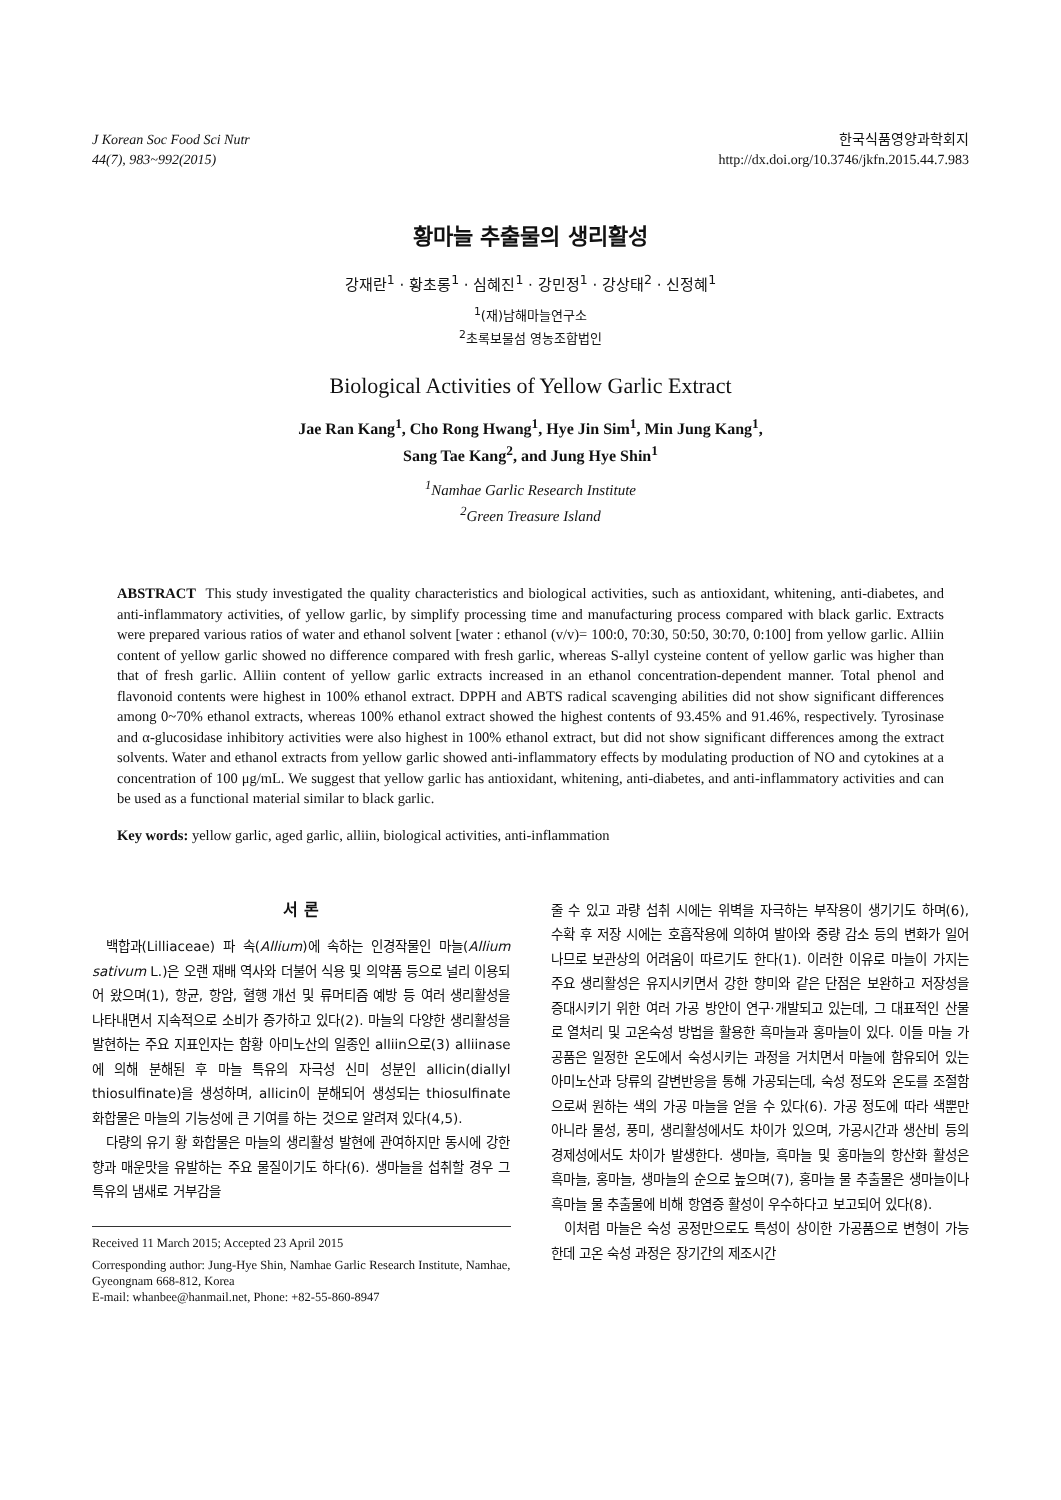J Korean Soc Food Sci Nutr
44(7), 983~992(2015)
한국식품영양과학회지
http://dx.doi.org/10.3746/jkfn.2015.44.7.983
황마늘 추출물의 생리활성
강재란<sup>1</sup> · 황초롱<sup>1</sup> · 심혜진<sup>1</sup> · 강민정<sup>1</sup> · 강상태<sup>2</sup> · 신정혜<sup>1</sup>
<sup>1</sup> (재)남해마늘연구소
<sup>2</sup> 초록보물섬 영농조합법인
Biological Activities of Yellow Garlic Extract
Jae Ran Kang<sup>1</sup>, Cho Rong Hwang<sup>1</sup>, Hye Jin Sim<sup>1</sup>, Min Jung Kang<sup>1</sup>,
Sang Tae Kang<sup>2</sup>, and Jung Hye Shin<sup>1</sup>
<sup>1</sup> Namhae Garlic Research Institute
<sup>2</sup> Green Treasure Island
ABSTRACT This study investigated the quality characteristics and biological activities, such as antioxidant, whitening, anti-diabetes, and anti-inflammatory activities, of yellow garlic, by simplify processing time and manufacturing process compared with black garlic. Extracts were prepared various ratios of water and ethanol solvent [water : ethanol (v/v)= 100:0, 70:30, 50:50, 30:70, 0:100] from yellow garlic. Alliin content of yellow garlic showed no difference compared with fresh garlic, whereas S-allyl cysteine content of yellow garlic was higher than that of fresh garlic. Alliin content of yellow garlic extracts increased in an ethanol concentration-dependent manner. Total phenol and flavonoid contents were highest in 100% ethanol extract. DPPH and ABTS radical scavenging abilities did not show significant differences among 0~70% ethanol extracts, whereas 100% ethanol extract showed the highest contents of 93.45% and 91.46%, respectively. Tyrosinase and α-glucosidase inhibitory activities were also highest in 100% ethanol extract, but did not show significant differences among the extract solvents. Water and ethanol extracts from yellow garlic showed anti-inflammatory effects by modulating production of NO and cytokines at a concentration of 100 μg/mL. We suggest that yellow garlic has antioxidant, whitening, anti-diabetes, and anti-inflammatory activities and can be used as a functional material similar to black garlic.
Key words: yellow garlic, aged garlic, alliin, biological activities, anti-inflammation
서 론
백합과(Lilliaceae) 파 속(Allium)에 속하는 인경작물인 마늘(Allium sativum L.)은 오랜 재배 역사와 더불어 식용 및 의약품 등으로 널리 이용되어 왔으며(1), 항균, 항암, 혈행 개선 및 류머티즘 예방 등 여러 생리활성을 나타내면서 지속적으로 소비가 증가하고 있다(2). 마늘의 다양한 생리활성을 발현하는 주요 지표인자는 함황 아미노산의 일종인 alliin으로(3) alliinase에 의해 분해된 후 마늘 특유의 자극성 신미 성분인 allicin(diallyl thiosulfinate)을 생성하며, allicin이 분해되어 생성되는 thiosulfinate 화합물은 마늘의 기능성에 큰 기여를 하는 것으로 알려져 있다(4,5).
다량의 유기 황 화합물은 마늘의 생리활성 발현에 관여하지만 동시에 강한 향과 매운맛을 유발하는 주요 물질이기도 하다(6). 생마늘을 섭취할 경우 그 특유의 냄새로 거부감을
Received 11 March 2015; Accepted 23 April 2015
Corresponding author: Jung-Hye Shin, Namhae Garlic Research Institute, Namhae, Gyeongnam 668-812, Korea
E-mail: whanbee@hanmail.net, Phone: +82-55-860-8947
줄 수 있고 과량 섭취 시에는 위벽을 자극하는 부작용이 생기기도 하며(6), 수확 후 저장 시에는 호흡작용에 의하여 발아와 중량 감소 등의 변화가 일어나므로 보관상의 어려움이 따르기도 한다(1). 이러한 이유로 마늘이 가지는 주요 생리활성은 유지시키면서 강한 향미와 같은 단점은 보완하고 저장성을 증대시키기 위한 여러 가공 방안이 연구·개발되고 있는데, 그 대표적인 산물로 열처리 및 고온숙성 방법을 활용한 흑마늘과 홍마늘이 있다. 이들 마늘 가공품은 일정한 온도에서 숙성시키는 과정을 거치면서 마늘에 함유되어 있는 아미노산과 당류의 갈변반응을 통해 가공되는데, 숙성 정도와 온도를 조절함으로써 원하는 색의 가공 마늘을 얻을 수 있다(6). 가공 정도에 따라 색뿐만 아니라 물성, 풍미, 생리활성에서도 차이가 있으며, 가공시간과 생산비 등의 경제성에서도 차이가 발생한다. 생마늘, 흑마늘 및 홍마늘의 항산화 활성은 흑마늘, 홍마늘, 생마늘의 순으로 높으며(7), 홍마늘 물 추출물은 생마늘이나 흑마늘 물 추출물에 비해 항염증 활성이 우수하다고 보고되어 있다(8).
이처럼 마늘은 숙성 공정만으로도 특성이 상이한 가공품으로 변형이 가능한데 고온 숙성 과정은 장기간의 제조시간